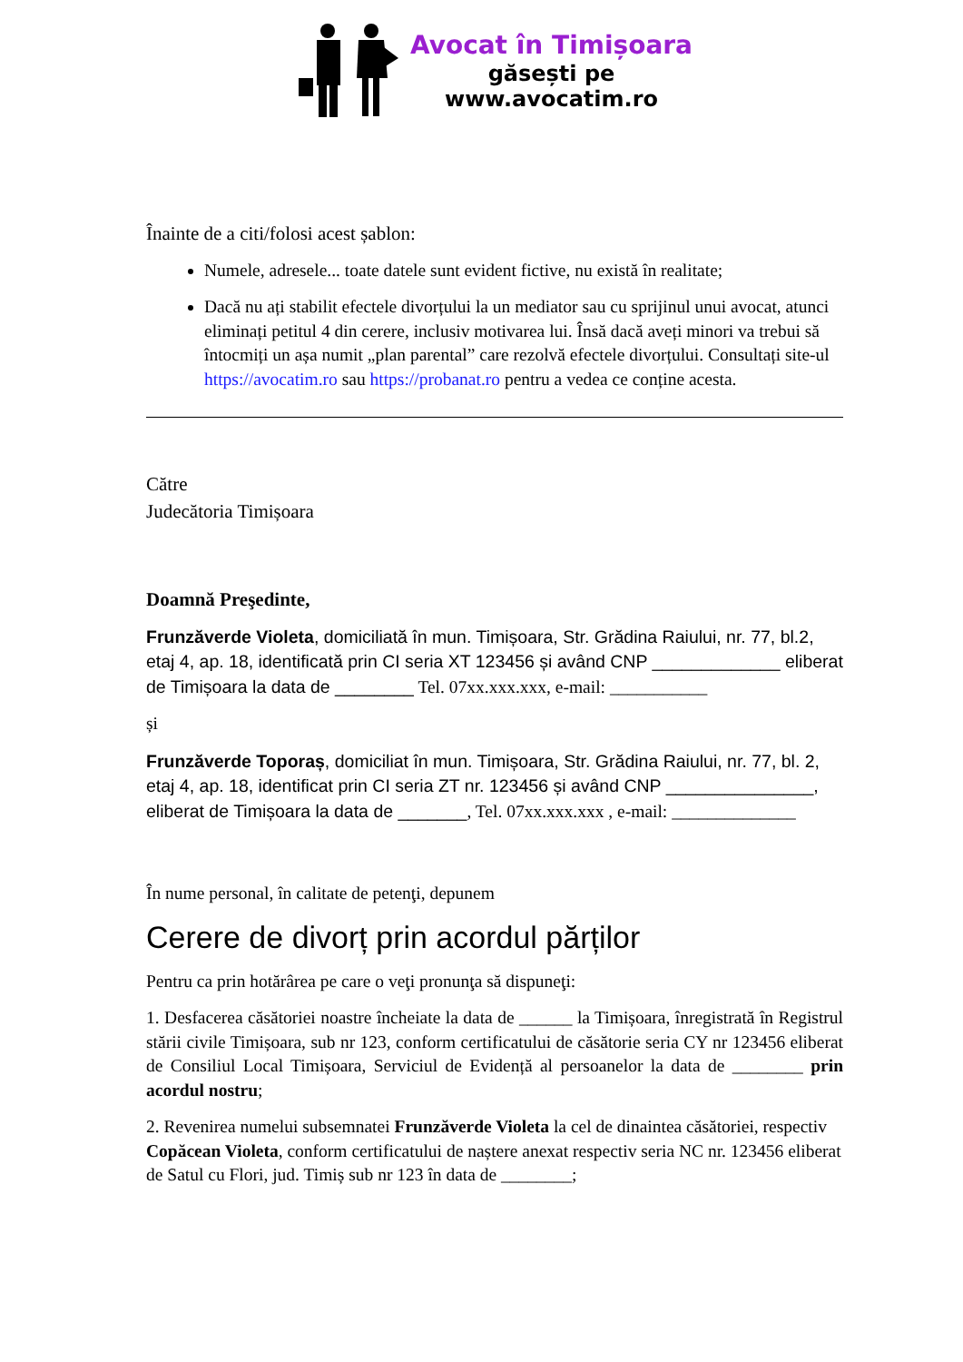Avocat în Timișoara
găsești pe
www.avocatim.ro
Înainte de a citi/folosi acest șablon:
Numele, adresele... toate datele sunt evident fictive, nu există în realitate;
Dacă nu ați stabilit efectele divorțului la un mediator sau cu sprijinul unui avocat, atunci eliminați petitul 4 din cerere, inclusiv motivarea lui. Însă dacă aveți minori va trebui să întocmiți un așa numit „plan parental” care rezolvă efectele divorțului. Consultați site-ul https://avocatim.ro sau https://probanat.ro pentru a vedea ce conține acesta.
Către
Judecătoria Timișoara
Doamnă Preşedinte,
Frunzăverde Violeta, domiciliată în mun. Timișoara, Str. Grădina Raiului, nr. 77, bl.2, etaj 4, ap. 18, identificată prin CI seria XT 123456 și având CNP _____________ eliberat de Timișoara la data de ________ Tel. 07xx.xxx.xxx, e-mail: ___________
și
Frunzăverde Toporaș, domiciliat în mun. Timișoara, Str. Grădina Raiului, nr. 77, bl. 2, etaj 4, ap. 18, identificat prin CI seria ZT nr. 123456 și având CNP _______________, eliberat de Timișoara la data de _______, Tel. 07xx.xxx.xxx , e-mail: ______________
În nume personal, în calitate de petenţi, depunem
Cerere de divorț prin acordul părților
Pentru ca prin hotărârea pe care o veţi pronunţa să dispuneţi:
1. Desfacerea căsătoriei noastre încheiate la data de ______ la Timișoara, înregistrată în Registrul stării civile Timișoara, sub nr 123, conform certificatului de căsătorie seria CY nr 123456 eliberat de Consiliul Local Timișoara, Serviciul de Evidență al persoanelor la data de ________ prin acordul nostru;
2. Revenirea numelui subsemnatei Frunzăverde Violeta la cel de dinaintea căsătoriei, respectiv Copăcean Violeta, conform certificatului de naștere anexat respectiv seria NC nr. 123456 eliberat de Satul cu Flori, jud. Timiș sub nr 123 în data de ________;